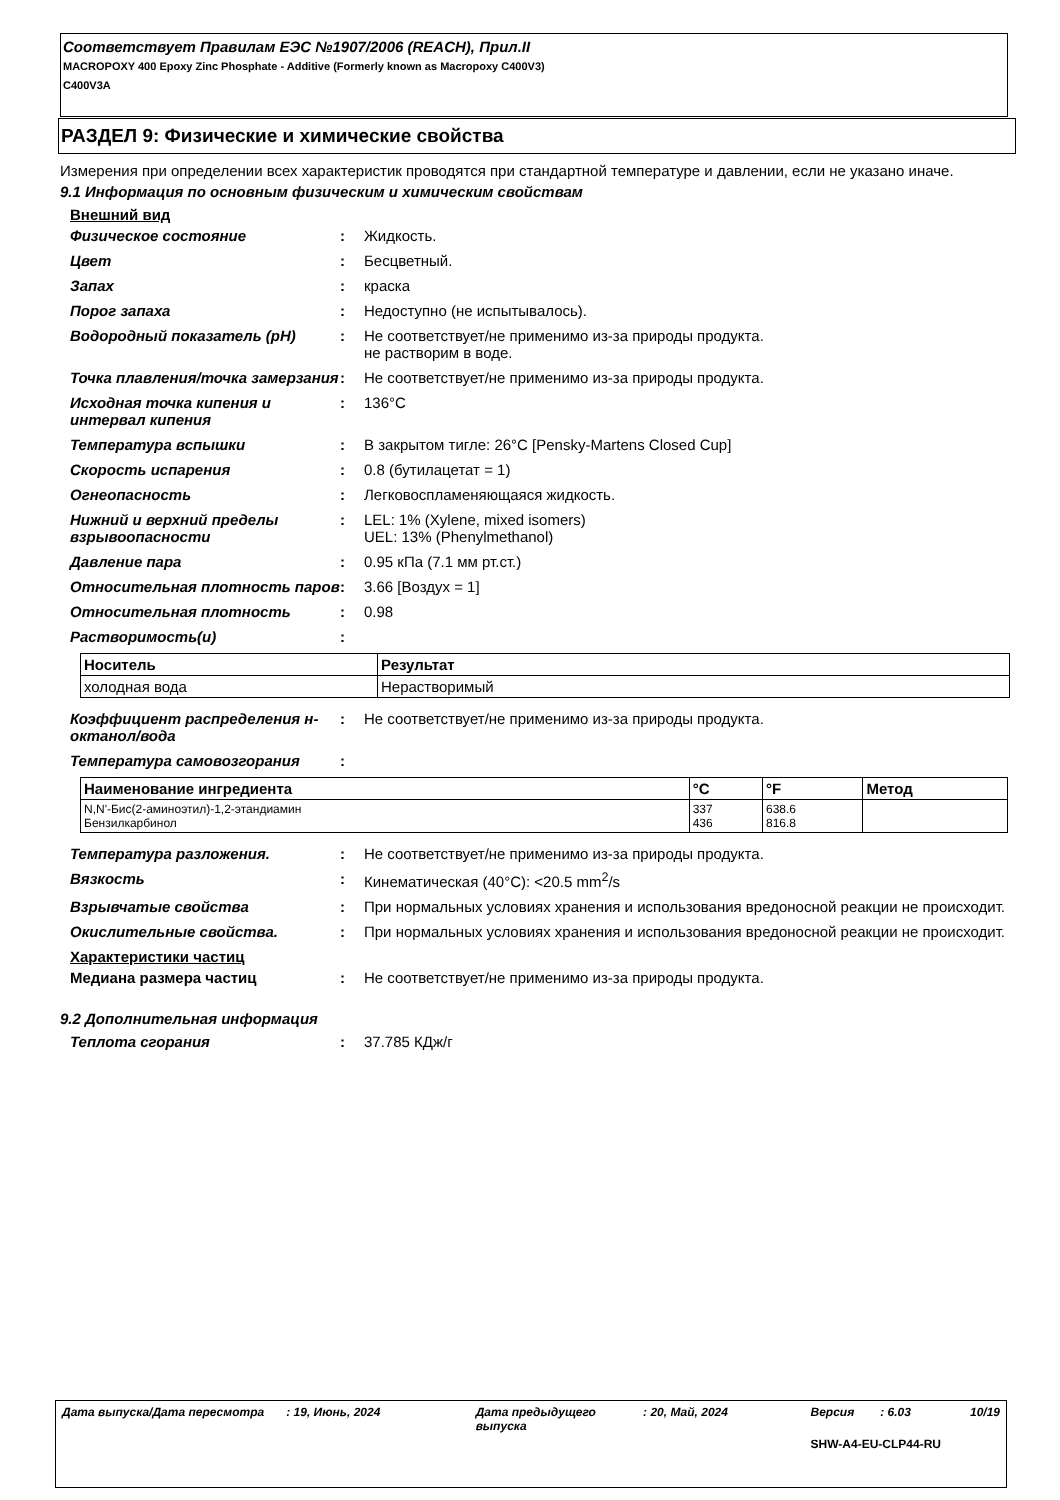Соответствует Правилам ЕЭС №1907/2006 (REACH), Прил.II
MACROPOXY 400 Epoxy Zinc Phosphate - Additive (Formerly known as Macropoxy C400V3)
C400V3A
РАЗДЕЛ 9: Физические и химические свойства
Измерения при определении всех характеристик проводятся при стандартной температуре и давлении, если не указано иначе.
9.1 Информация по основным физическим и химическим свойствам
Внешний вид
Физическое состояние : Жидкость.
Цвет : Бесцветный.
Запах : краска
Порог запаха : Недоступно (не испытывалось).
Водородный показатель (pH) : Не соответствует/не применимо из-за природы продукта.
не растворим в воде.
Точка плавления/точка замерзания
: Не соответствует/не применимо из-за природы продукта.
Исходная точка кипения и интервал кипения
: 136°C
Температура вспышки : В закрытом тигле: 26°C [Pensky-Martens Closed Cup]
Скорость испарения : 0.8 (бутилацетат = 1)
Огнеопасность : Легковоспламеняющаяся жидкость.
Нижний и верхний пределы взрывоопасности
: LEL: 1% (Xylene, mixed isomers)
UEL: 13% (Phenylmethanol)
Давление пара : 0.95 кПа (7.1 мм рт.ст.)
Относительная плотность паров : 3.66 [Воздух = 1]
Относительная плотность : 0.98
Растворимость(и) :
| Носитель | Результат |
| --- | --- |
| холодная вода | Нерастворимый |
Коэффициент распределения н-октанол/вода
: Не соответствует/не применимо из-за природы продукта.
Температура самовозгорания :
| Наименование ингредиента | °C | °F | Метод |
| --- | --- | --- | --- |
| N,N'-Бис(2-аминоэтил)-1,2-этандиамин Бензилкарбинол | 337 436 | 638.6 816.8 | |
Температура разложения. : Не соответствует/не применимо из-за природы продукта.
Вязкость : Кинематическая (40°C): <20.5 mm<sup>2</sup>/s
Взрывчатые свойства : При нормальных условиях хранения и использования вредоносной реакции не происходит.
Окислительные свойства. : При нормальных условиях хранения и использования вредоносной реакции не происходит.
Характеристики частиц
Медиана размера частиц : Не соответствует/не применимо из-за природы продукта.
9.2 Дополнительная информация
Теплота сгорания : 37.785 КДж/г
Дата выпуска/Дата пересмотра: 19, Июнь, 2024 Дата предыдущего выпуска: 20, Май, 2024 Версия: 6.03 10/19
SHW-A4-EU-CLP44-RU